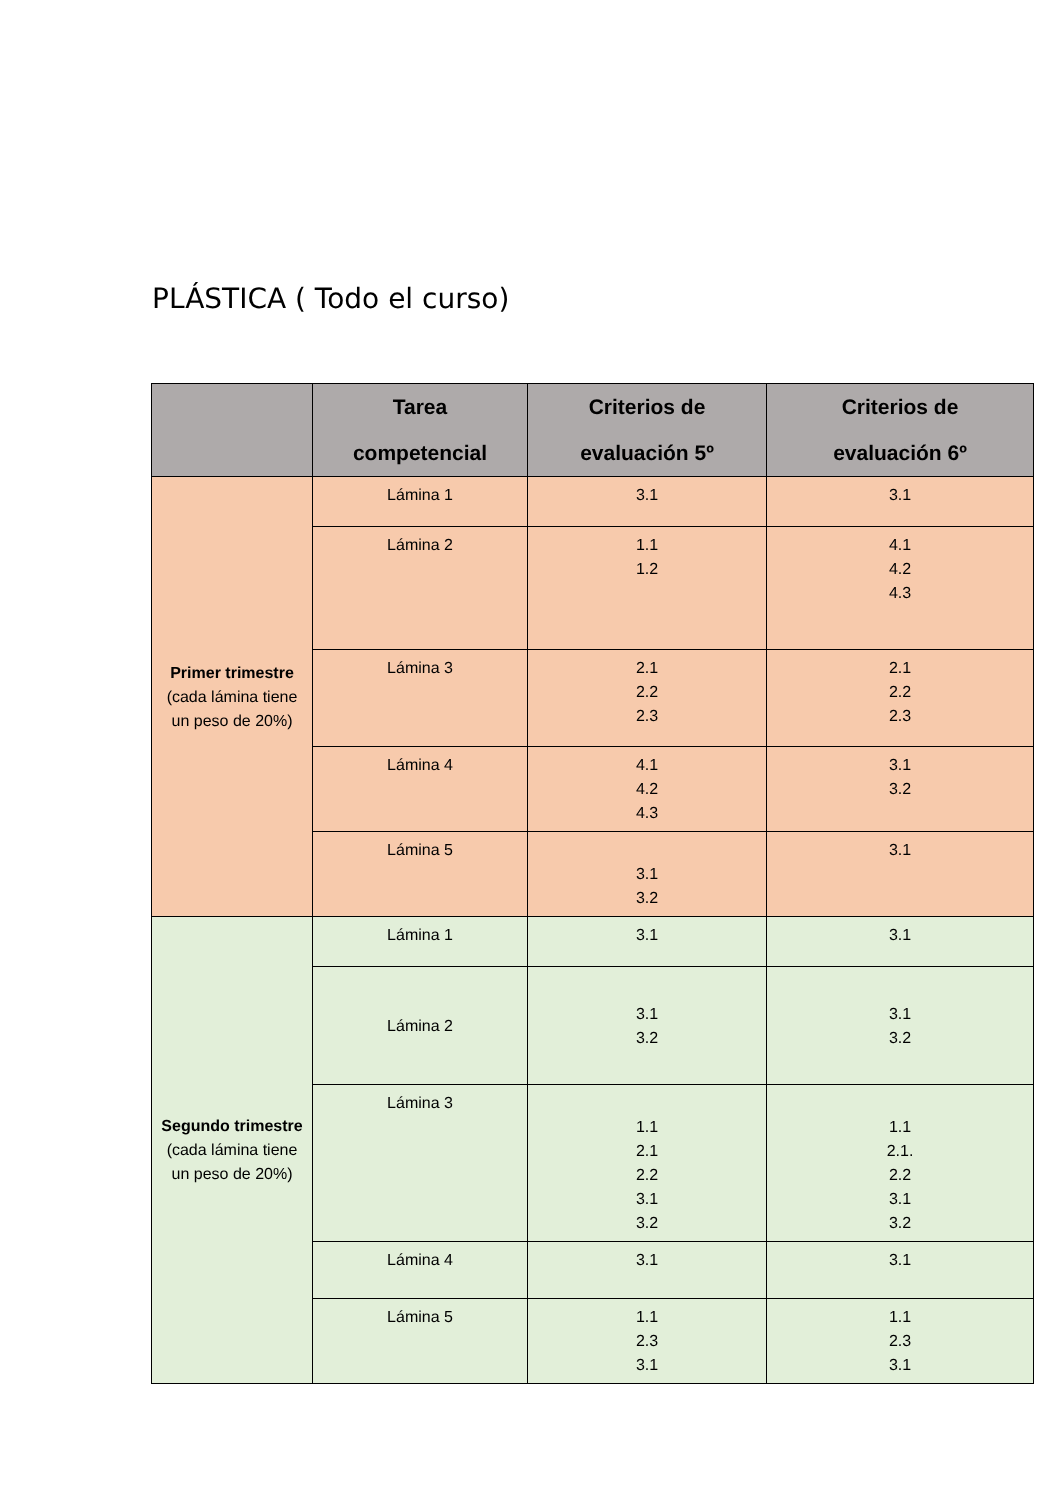PLÁSTICA ( Todo el curso)
| | Tarea competencial | Criterios de evaluación 5º | Criterios de evaluación 6º |
| --- | --- | --- | --- |
| Primer trimestre (cada lámina tiene un peso de 20%) | Lámina 1 | 3.1 | 3.1 |
| | Lámina 2 | 1.1 1.2 | 4.1 4.2 4.3 |
| | Lámina 3 | 2.1 2.2 2.3 | 2.1 2.2 2.3 |
| | Lámina 4 | 4.1 4.2 4.3 | 3.1 3.2 |
| | Lámina 5 | 3.1 3.2 | 3.1 |
| Segundo trimestre (cada lámina tiene un peso de 20%) | Lámina 1 | 3.1 | 3.1 |
| | Lámina 2 | 3.1 3.2 | 3.1 3.2 |
| | Lámina 3 | 1.1 2.1 2.2 3.1 3.2 | 1.1 2.1. 2.2 3.1 3.2 |
| | Lámina 4 | 3.1 | 3.1 |
| | Lámina 5 | 1.1 2.3 3.1 | 1.1 2.3 3.1 |